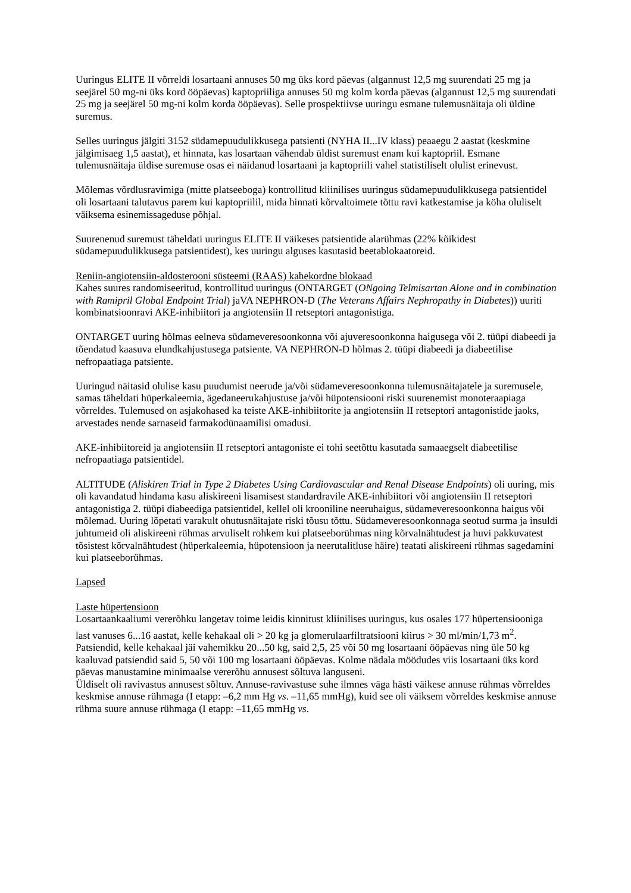Uuringus ELITE II võrreldi losartaani annuses 50 mg üks kord päevas (algannust 12,5 mg suurendati 25 mg ja seejärel 50 mg-ni üks kord ööpäevas) kaptopriiliga annuses 50 mg kolm korda päevas (algannust 12,5 mg suurendati 25 mg ja seejärel 50 mg-ni kolm korda ööpäevas). Selle prospektiivse uuringu esmane tulemusnäitaja oli üldine suremus.
Selles uuringus jälgiti 3152 südamepuudulikkusega patsienti (NYHA II...IV klass) peaaegu 2 aastat (keskmine jälgimisaeg 1,5 aastat), et hinnata, kas losartaan vähendab üldist suremust enam kui kaptopriil. Esmane tulemusnäitaja üldise suremuse osas ei näidanud losartaani ja kaptopriili vahel statistiliselt olulist erinevust.
Mõlemas võrdlusravimiga (mitte platseeboga) kontrollitud kliinilises uuringus südamepuudulikkusega patsientidel oli losartaani talutavus parem kui kaptopriilil, mida hinnati kõrvaltoimete tõttu ravi katkestamise ja köha oluliselt väiksema esinemissageduse põhjal.
Suurenenud suremust täheldati uuringus ELITE II väikeses patsientide alarühmas (22% kõikidest südamepuudulikkusega patsientidest), kes uuringu alguses kasutasid beetablokaatoreid.
Reniin-angiotensiin-aldosterooni süsteemi (RAAS) kahekordne blokaad
Kahes suures randomiseeritud, kontrollitud uuringus (ONTARGET (ONgoing Telmisartan Alone and in combination with Ramipril Global Endpoint Trial) jaVA NEPHRON-D (The Veterans Affairs Nephropathy in Diabetes)) uuriti kombinatsioonravi AKE-inhibiitori ja angiotensiin II retseptori antagonistiga.
ONTARGET uuring hõlmas eelneva südameveresoonkonna või ajuveresoonkonna haigusega või 2. tüüpi diabeedi ja tõendatud kaasuva elundkahjustusega patsiente. VA NEPHRON-D hõlmas 2. tüüpi diabeedi ja diabeetilise nefropaatiaga patsiente.
Uuringud näitasid olulise kasu puudumist neerude ja/või südameveresoonkonna tulemusnäitajatele ja suremusele, samas täheldati hüperkaleemia, ägedaneerukahjustuse ja/või hüpotensiooni riski suurenemist monoteraapiaga võrreldes. Tulemused on asjakohased ka teiste AKE-inhibiitorite ja angiotensiin II retseptori antagonistide jaoks, arvestades nende sarnaseid farmakodünaamilisi omadusi.
AKE-inhibiitoreid ja angiotensiin II retseptori antagoniste ei tohi seetõttu kasutada samaaegselt diabeetilise nefropaatiaga patsientidel.
ALTITUDE (Aliskiren Trial in Type 2 Diabetes Using Cardiovascular and Renal Disease Endpoints) oli uuring, mis oli kavandatud hindama kasu aliskireeni lisamisest standardravile AKE-inhibiitori või angiotensiin II retseptori antagonistiga 2. tüüpi diabeediga patsientidel, kellel oli krooniline neeruhaigus, südameveresoonkonna haigus või mõlemad. Uuring lõpetati varakult ohutusnäitajate riski tõusu tõttu. Südameveresoonkonnaga seotud surma ja insuldi juhtumeid oli aliskireeni rühmas arvuliselt rohkem kui platseeborühmas ning kõrvalnähtudest ja huvi pakkuvatest tõsistest kõrvalnähtudest (hüperkaleemia, hüpotensioon ja neerutalitluse häire) teatati aliskireeni rühmas sagedamini kui platseeborühmas.
Lapsed
Laste hüpertensioon
Losartaankaaliumi vererõhku langetav toime leidis kinnitust kliinilises uuringus, kus osales 177 hüpertensiooniga last vanuses 6...16 aastat, kelle kehakaal oli > 20 kg ja glomerulaarfiltratsiooni kiirus > 30 ml/min/1,73 m<sup>2</sup>. Patsiendid, kelle kehakaal jäi vahemikku 20...50 kg, said 2,5, 25 või 50 mg losartaani ööpäevas ning üle 50 kg kaaluvad patsiendid said 5, 50 või 100 mg losartaani ööpäevas. Kolme nädala möödudes viis losartaani üks kord päevas manustamine minimaalse vererõhu annusest sõltuva languseni.
Üldiselt oli ravivastus annusest sõltuv. Annuse-ravivastuse suhe ilmnes väga hästi väikese annuse rühmas võrreldes keskmise annuse rühmaga (I etapp: –6,2 mm Hg vs. –11,65 mmHg), kuid see oli väiksem võrreldes keskmise annuse rühma suure annuse rühmaga (I etapp: –11,65 mmHg vs.